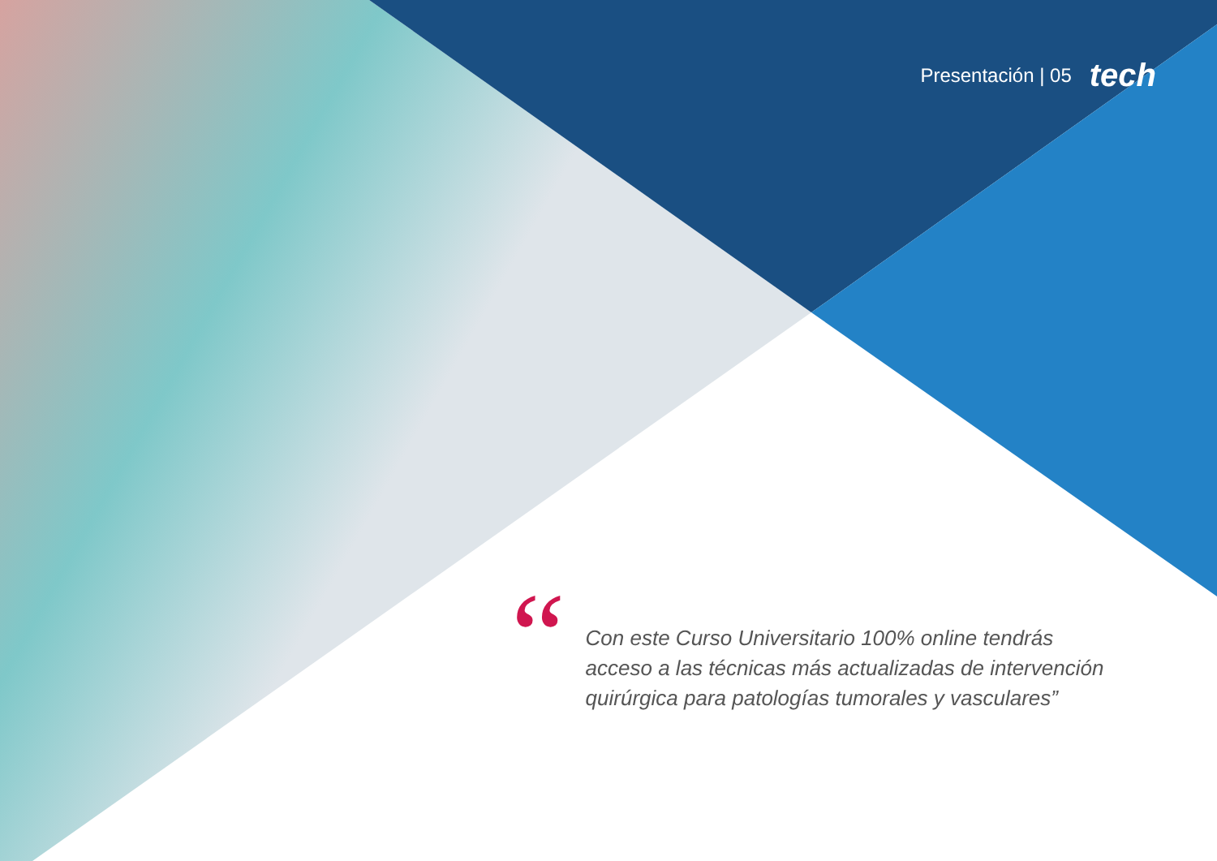Presentación | 05 tech
“
Con este Curso Universitario 100% online tendrás acceso a las técnicas más actualizadas de intervención quirúrgica para patologías tumorales y vasculares”